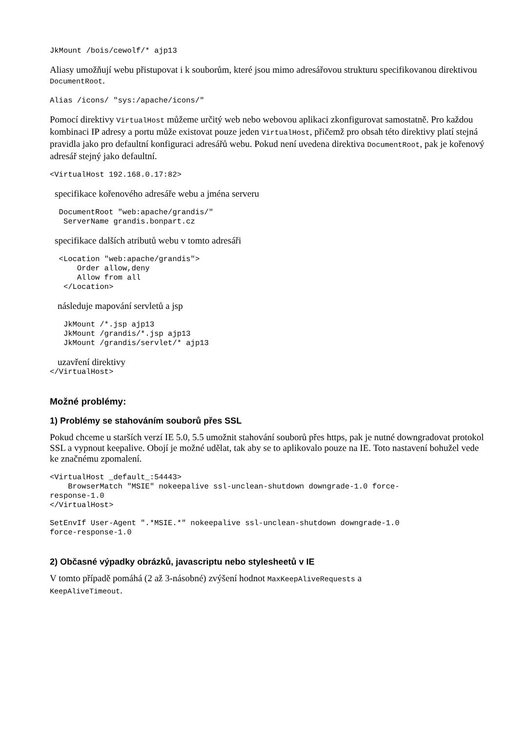JkMount /bois/cewolf/* ajp13
Aliasy umožňují webu přistupovat i k souborům, které jsou mimo adresářovou strukturu specifikovanou direktivou DocumentRoot.
Alias /icons/ "sys:/apache/icons/"
Pomocí direktivy VirtualHost můžeme určitý web nebo webovou aplikaci zkonfigurovat samostatně. Pro každou kombinaci IP adresy a portu může existovat pouze jeden VirtualHost, přičemž pro obsah této direktivy platí stejná pravidla jako pro defaultní konfiguraci adresářů webu. Pokud není uvedena direktiva DocumentRoot, pak je kořenový adresář stejný jako defaultní.
<VirtualHost 192.168.0.17:82>
specifikace kořenového adresáře webu a jména serveru
  DocumentRoot "web:apache/grandis/"
   ServerName grandis.bonpart.cz
specifikace dalších atributů webu v tomto adresáři
  <Location "web:apache/grandis">
      Order allow,deny
      Allow from all
   </Location>
následuje mapování servletů a jsp
   JkMount /*.jsp ajp13
   JkMount /grandis/*.jsp ajp13
   JkMount /grandis/servlet/* ajp13
uzavření direktivy
</VirtualHost>
Možné problémy:
1) Problémy se stahováním souborů přes SSL
Pokud chceme u starších verzí IE 5.0, 5.5 umožnit stahování souborů přes https, pak je nutné downgradovat protokol SSL a vypnout keepalive. Obojí je možné udělat, tak aby se to aplikovalo pouze na IE. Toto nastavení bohužel vede ke značnému zpomalení.
<VirtualHost _default_:54443>
    BrowserMatch "MSIE" nokeepalive ssl-unclean-shutdown downgrade-1.0 force-
response-1.0
</VirtualHost>
SetEnvIf User-Agent ".*MSIE.*" nokeepalive ssl-unclean-shutdown downgrade-1.0
force-response-1.0
2) Občasné výpadky obrázků, javascriptu nebo stylesheetů v IE
V tomto případě pomáhá (2 až 3-násobné) zvýšení hodnot MaxKeepAliveRequests a
KeepAliveTimeout.